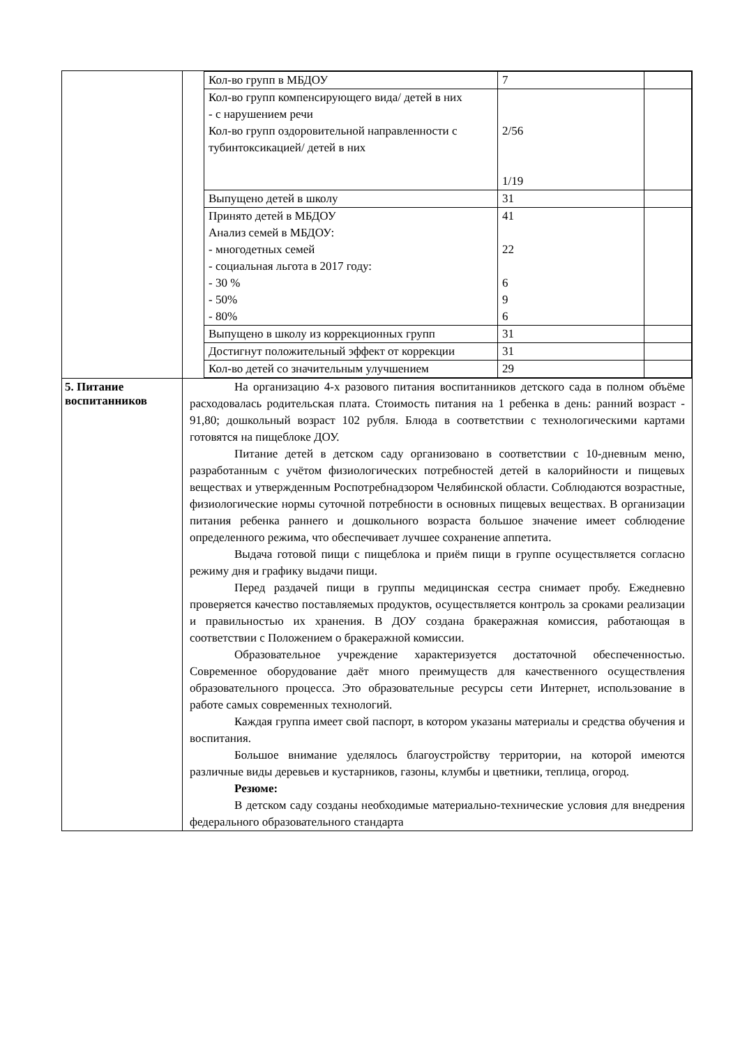| | / Кол-во групп в МБДОУ / 7 / / / Кол-во групп компенсирующего вида/ детей в них - с нарушением речи Кол-во групп оздоровительной направленности с тубинтоксикацией/ детей в них / 2/56 1/19 / / / Выпущено детей в школу / 31 / / / Принято детей в МБДОУ Анализ семей в МБДОУ: - многодетных семей - социальная льгота в 2017 году: - 30 % - 50% - 80% / 41 22 6 9 6 / / / Выпущено в школу из коррекционных групп / 31 / / / Достигнут положительный эффект от коррекции / 31 / / / Кол-во детей со значительным улучшением / 29 / / |
| 5. Питание воспитанников | На организацию 4-х разового питания воспитанников детского сада в полном объёме расходовалась родительская плата. Стоимость питания на 1 ребенка в день: ранний возраст - 91,80; дошкольный возраст 102 рубля. Блюда в соответствии с технологическими картами готовятся на пищеблоке ДОУ. Питание детей в детском саду организовано в соответствии с 10-дневным меню, разработанным с учётом физиологических потребностей детей в калорийности и пищевых веществах и утвержденным Роспотребнадзором Челябинской области. Соблюдаются возрастные, физиологические нормы суточной потребности в основных пищевых веществах. В организации питания ребенка раннего и дошкольного возраста большое значение имеет соблюдение определенного режима, что обеспечивает лучшее сохранение аппетита. Выдача готовой пищи с пищеблока и приём пищи в группе осуществляется согласно режиму дня и графику выдачи пищи. Перед раздачей пищи в группы медицинская сестра снимает пробу. Ежедневно проверяется качество поставляемых продуктов, осуществляется контроль за сроками реализации и правильностью их хранения. В ДОУ создана бракеражная комиссия, работающая в соответствии с Положением о бракеражной комиссии. Образовательное учреждение характеризуется достаточной обеспеченностью. Современное оборудование даёт много преимуществ для качественного осуществления образовательного процесса. Это образовательные ресурсы сети Интернет, использование в работе самых современных технологий. Каждая группа имеет свой паспорт, в котором указаны материалы и средства обучения и воспитания. Большое внимание уделялось благоустройству территории, на которой имеются различные виды деревьев и кустарников, газоны, клумбы и цветники, теплица, огород. Резюме: В детском саду созданы необходимые материально-технические условия для внедрения федерального образовательного стандарта |